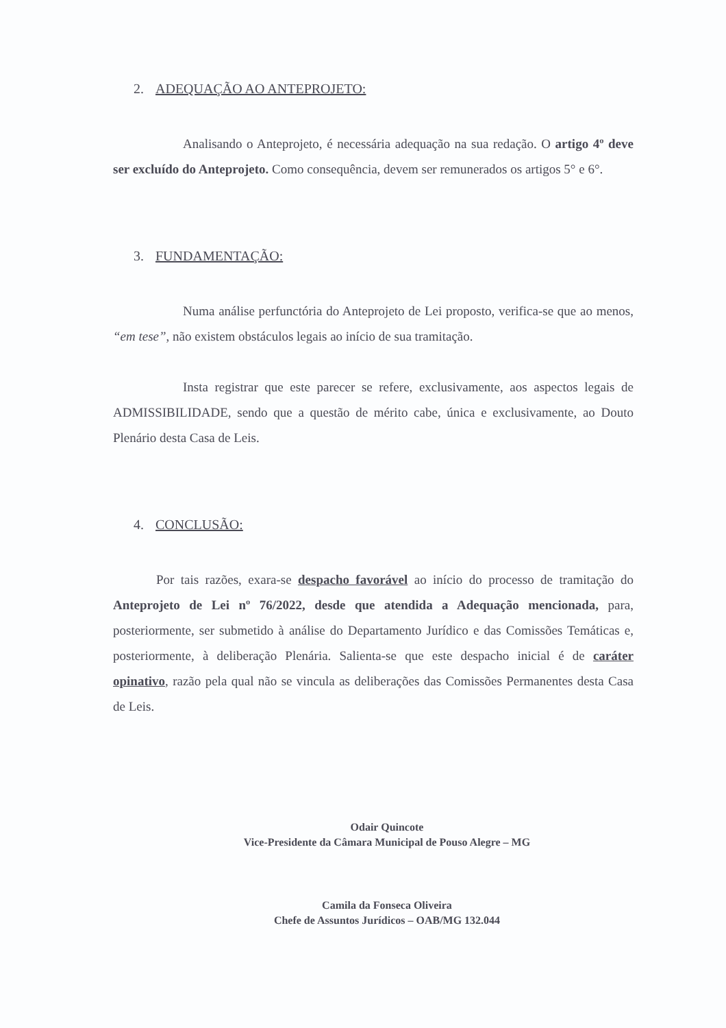2. ADEQUAÇÃO AO ANTEPROJETO:
Analisando o Anteprojeto, é necessária adequação na sua redação. O artigo 4º deve ser excluído do Anteprojeto. Como consequência, devem ser remunerados os artigos 5° e 6°.
3. FUNDAMENTAÇÃO:
Numa análise perfunctória do Anteprojeto de Lei proposto, verifica-se que ao menos, “em tese”, não existem obstáculos legais ao início de sua tramitação.
Insta registrar que este parecer se refere, exclusivamente, aos aspectos legais de ADMISSIBILIDADE, sendo que a questão de mérito cabe, única e exclusivamente, ao Douto Plenário desta Casa de Leis.
4. CONCLUSÃO:
Por tais razões, exara-se despacho favorável ao início do processo de tramitação do Anteprojeto de Lei nº 76/2022, desde que atendida a Adequação mencionada, para, posteriormente, ser submetido à análise do Departamento Jurídico e das Comissões Temáticas e, posteriormente, à deliberação Plenária. Salienta-se que este despacho inicial é de caráter opinativo, razão pela qual não se vincula as deliberações das Comissões Permanentes desta Casa de Leis.
Odair Quincote
Vice-Presidente da Câmara Municipal de Pouso Alegre – MG
Camila da Fonseca Oliveira
Chefe de Assuntos Jurídicos – OAB/MG 132.044